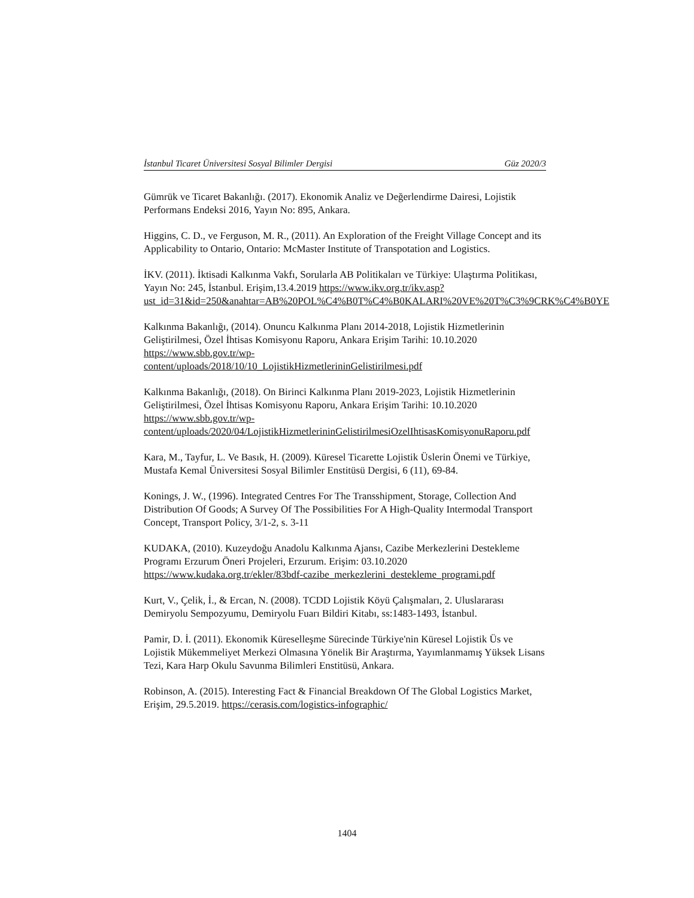İstanbul Ticaret Üniversitesi Sosyal Bilimler Dergisi Güz 2020/3
Gümrük ve Ticaret Bakanlığı. (2017). Ekonomik Analiz ve Değerlendirme Dairesi, Lojistik Performans Endeksi 2016, Yayın No: 895, Ankara.
Higgins, C. D., ve Ferguson, M. R., (2011). An Exploration of the Freight Village Concept and its Applicability to Ontario, Ontario: McMaster Institute of Transpotation and Logistics.
İKV. (2011). İktisadi Kalkınma Vakfı, Sorularla AB Politikaları ve Türkiye: Ulaştırma Politikası, Yayın No: 245, İstanbul. Erişim,13.4.2019 https://www.ikv.org.tr/ikv.asp?ust_id=31&id=250&anahtar=AB%20POL%C4%B0T%C4%B0KALARI%20VE%20T%C3%9CRK%C4%B0YE
Kalkınma Bakanlığı, (2014). Onuncu Kalkınma Planı 2014-2018, Lojistik Hizmetlerinin Geliştirilmesi, Özel İhtisas Komisyonu Raporu, Ankara Erişim Tarihi: 10.10.2020 https://www.sbb.gov.tr/wp-
content/uploads/2018/10/10_LojistikHizmetlerininGelistirilmesi.pdf
Kalkınma Bakanlığı, (2018). On Birinci Kalkınma Planı 2019-2023, Lojistik Hizmetlerinin Geliştirilmesi, Özel İhtisas Komisyonu Raporu, Ankara Erişim Tarihi: 10.10.2020 https://www.sbb.gov.tr/wp-
content/uploads/2020/04/LojistikHizmetlerininGelistirilmesiOzelIhtisasKomisyonuRaporu.pdf
Kara, M., Tayfur, L. Ve Basık, H. (2009). Küresel Ticarette Lojistik Üslerin Önemi ve Türkiye, Mustafa Kemal Üniversitesi Sosyal Bilimler Enstitüsü Dergisi, 6 (11), 69-84.
Konings, J. W., (1996). Integrated Centres For The Transshipment, Storage, Collection And Distribution Of Goods; A Survey Of The Possibilities For A High-Quality Intermodal Transport Concept, Transport Policy, 3/1-2, s. 3-11
KUDAKA, (2010). Kuzeydoğu Anadolu Kalkınma Ajansı, Cazibe Merkezlerini Destekleme Programı Erzurum Öneri Projeleri, Erzurum. Erişim: 03.10.2020 https://www.kudaka.org.tr/ekler/83bdf-cazibe_merkezlerini_destekleme_programi.pdf
Kurt, V., Çelik, İ., & Ercan, N. (2008). TCDD Lojistik Köyü Çalışmaları, 2. Uluslararası Demiryolu Sempozyumu, Demiryolu Fuarı Bildiri Kitabı, ss:1483-1493, İstanbul.
Pamir, D. İ. (2011). Ekonomik Küreselleşme Sürecinde Türkiye'nin Küresel Lojistik Üs ve Lojistik Mükemmeliyet Merkezi Olmasına Yönelik Bir Araştırma, Yayımlanmamış Yüksek Lisans Tezi, Kara Harp Okulu Savunma Bilimleri Enstitüsü, Ankara.
Robinson, A. (2015). Interesting Fact & Financial Breakdown Of The Global Logistics Market, Erişim, 29.5.2019. https://cerasis.com/logistics-infographic/
1404